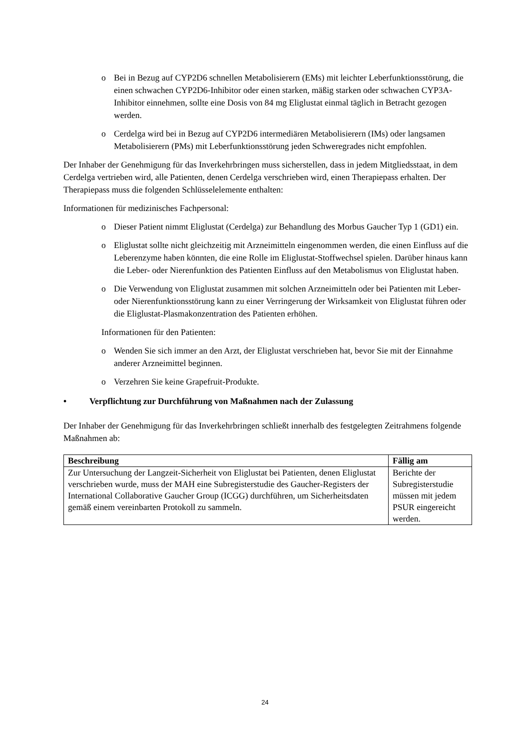o Bei in Bezug auf CYP2D6 schnellen Metabolisierern (EMs) mit leichter Leberfunktionsstörung, die einen schwachen CYP2D6-Inhibitor oder einen starken, mäßig starken oder schwachen CYP3A-Inhibitor einnehmen, sollte eine Dosis von 84 mg Eliglustat einmal täglich in Betracht gezogen werden.
o Cerdelga wird bei in Bezug auf CYP2D6 intermediären Metabolisierern (IMs) oder langsamen Metabolisierern (PMs) mit Leberfunktionsstörung jeden Schweregrades nicht empfohlen.
Der Inhaber der Genehmigung für das Inverkehrbringen muss sicherstellen, dass in jedem Mitgliedsstaat, in dem Cerdelga vertrieben wird, alle Patienten, denen Cerdelga verschrieben wird, einen Therapiepass erhalten. Der Therapiepass muss die folgenden Schlüsselelemente enthalten:
Informationen für medizinisches Fachpersonal:
o Dieser Patient nimmt Eliglustat (Cerdelga) zur Behandlung des Morbus Gaucher Typ 1 (GD1) ein.
o Eliglustat sollte nicht gleichzeitig mit Arzneimitteln eingenommen werden, die einen Einfluss auf die Leberenzyme haben könnten, die eine Rolle im Eliglustat-Stoffwechsel spielen. Darüber hinaus kann die Leber- oder Nierenfunktion des Patienten Einfluss auf den Metabolismus von Eliglustat haben.
o Die Verwendung von Eliglustat zusammen mit solchen Arzneimitteln oder bei Patienten mit Leber- oder Nierenfunktionsstörung kann zu einer Verringerung der Wirksamkeit von Eliglustat führen oder die Eliglustat-Plasmakonzentration des Patienten erhöhen.
Informationen für den Patienten:
o Wenden Sie sich immer an den Arzt, der Eliglustat verschrieben hat, bevor Sie mit der Einnahme anderer Arzneimittel beginnen.
o Verzehren Sie keine Grapefruit-Produkte.
• Verpflichtung zur Durchführung von Maßnahmen nach der Zulassung
Der Inhaber der Genehmigung für das Inverkehrbringen schließt innerhalb des festgelegten Zeitrahmens folgende Maßnahmen ab:
| Beschreibung | Fällig am |
| --- | --- |
| Zur Untersuchung der Langzeit-Sicherheit von Eliglustat bei Patienten, denen Eliglustat verschrieben wurde, muss der MAH eine Subregisterstudie des Gaucher-Registers der International Collaborative Gaucher Group (ICGG) durchführen, um Sicherheitsdaten gemäß einem vereinbarten Protokoll zu sammeln. | Berichte der Subregisterstudie müssen mit jedem PSUR eingereicht werden. |
24